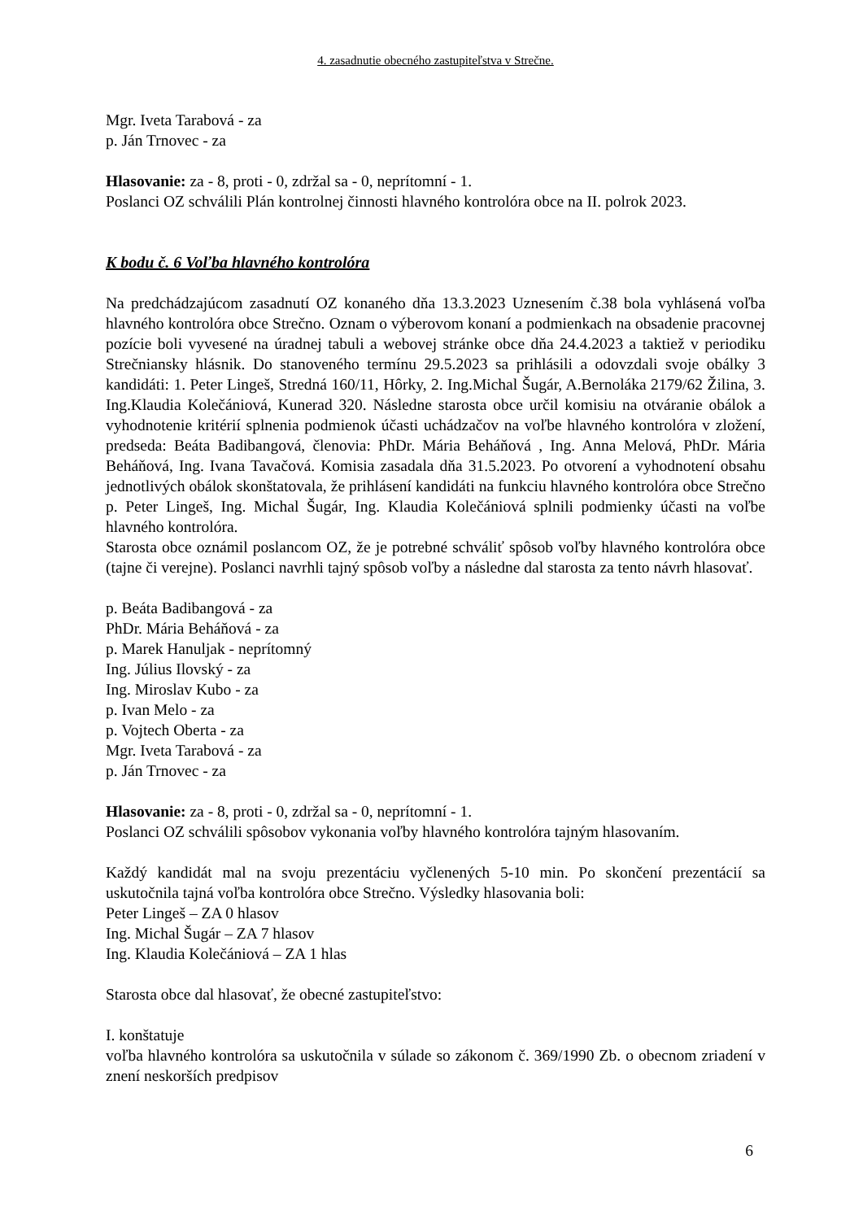4. zasadnutie obecného zastupiteľstva v Strečne.
Mgr. Iveta Tarabová - za
p. Ján Trnovec - za
Hlasovanie: za - 8, proti - 0, zdržal sa - 0, neprítomní - 1.
Poslanci OZ schválili Plán kontrolnej činnosti hlavného kontrolóra obce na II. polrok 2023.
K bodu č. 6 Voľba hlavného kontrolóra
Na predchádzajúcom zasadnutí OZ konaného dňa 13.3.2023 Uznesením č.38 bola vyhlásená voľba hlavného kontrolóra obce Strečno. Oznam o výberovom konaní a podmienkach na obsadenie pracovnej pozície boli vyvesené na úradnej tabuli a webovej stránke obce dňa 24.4.2023 a taktiež v periodiku Strečniansky hlásnik. Do stanoveného termínu 29.5.2023 sa prihlásili a odovzdali svoje obálky 3 kandidáti: 1. Peter Lingeš, Stredná 160/11, Hôrky, 2. Ing.Michal Šugár, A.Bernoláka 2179/62 Žilina, 3. Ing.Klaudia Kolečániová, Kunerad 320. Následne starosta obce určil komisiu na otváranie obálok a vyhodnotenie kritérií splnenia podmienok účasti uchádzačov na voľbe hlavného kontrolóra v zložení, predseda: Beáta Badibangová, členovia: PhDr. Mária Beháňová , Ing. Anna Melová, PhDr. Mária Beháňová, Ing. Ivana Tavačová. Komisia zasadala dňa 31.5.2023. Po otvorení a vyhodnotení obsahu jednotlivých obálok skonštatovala, že prihlásení kandidáti na funkciu hlavného kontrolóra obce Strečno p. Peter Lingeš, Ing. Michal Šugár, Ing. Klaudia Kolečániová splnili podmienky účasti na voľbe hlavného kontrolóra.
Starosta obce oznámil poslancom OZ, že je potrebné schváliť spôsob voľby hlavného kontrolóra obce (tajne či verejne). Poslanci navrhli tajný spôsob voľby a následne dal starosta za tento návrh hlasovať.
p. Beáta Badibangová - za
PhDr. Mária Beháňová - za
p. Marek Hanuljak - neprítomný
Ing. Július Ilovský - za
Ing. Miroslav Kubo - za
p. Ivan Melo - za
p. Vojtech Oberta - za
Mgr. Iveta Tarabová - za
p. Ján Trnovec - za
Hlasovanie: za - 8, proti - 0, zdržal sa - 0, neprítomní - 1.
Poslanci OZ schválili spôsobov vykonania voľby hlavného kontrolóra tajným hlasovaním.
Každý kandidát mal na svoju prezentáciu vyčlenených 5-10 min. Po skončení prezentácií sa uskutočnila tajná voľba kontrolóra obce Strečno. Výsledky hlasovania boli:
Peter Lingeš – ZA 0 hlasov
Ing. Michal Šugár – ZA 7 hlasov
Ing. Klaudia Kolečániová – ZA 1 hlas
Starosta obce dal hlasovať, že obecné zastupiteľstvo:
I. konštatuje
voľba hlavného kontrolóra sa uskutočnila v súlade so zákonom č. 369/1990 Zb. o obecnom zriadení v znení neskorších predpisov
6